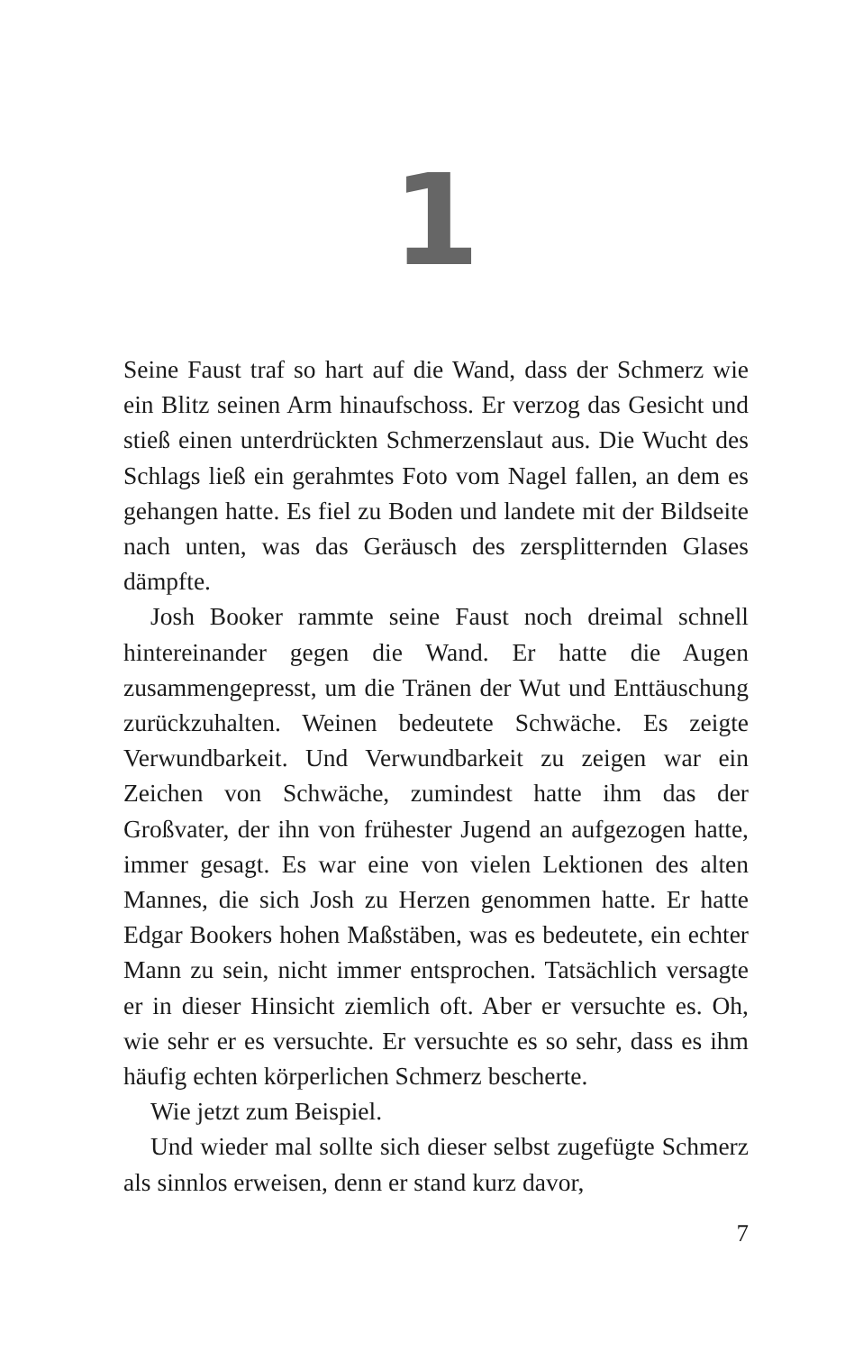1
Seine Faust traf so hart auf die Wand, dass der Schmerz wie ein Blitz seinen Arm hinaufschoss. Er verzog das Gesicht und stieß einen unterdrückten Schmerzens­laut aus. Die Wucht des Schlags ließ ein gerahmtes Foto vom Nagel fallen, an dem es gehangen hatte. Es fiel zu Boden und landete mit der Bildseite nach unten, was das Geräusch des zersplitternden Glases dämpfte.
Josh Booker rammte seine Faust noch dreimal schnell hintereinander gegen die Wand. Er hatte die Augen zusammengepresst, um die Tränen der Wut und Ent­täuschung zurückzuhalten. Weinen bedeutete Schwä­che. Es zeigte Verwundbarkeit. Und Verwundbarkeit zu zeigen war ein Zeichen von Schwäche, zumindest hatte ihm das der Großvater, der ihn von frühester Jugend an aufgezogen hatte, immer gesagt. Es war eine von vielen Lektionen des alten Mannes, die sich Josh zu Herzen genommen hatte. Er hatte Edgar Bookers hohen Maß­stäben, was es bedeutete, ein echter Mann zu sein, nicht immer entsprochen. Tatsächlich versagte er in dieser Hinsicht ziemlich oft. Aber er versuchte es. Oh, wie sehr er es versuchte. Er versuchte es so sehr, dass es ihm häufig echten körperlichen Schmerz bescherte.
Wie jetzt zum Beispiel.
Und wieder mal sollte sich dieser selbst zugefügte Schmerz als sinnlos erweisen, denn er stand kurz davor,
7